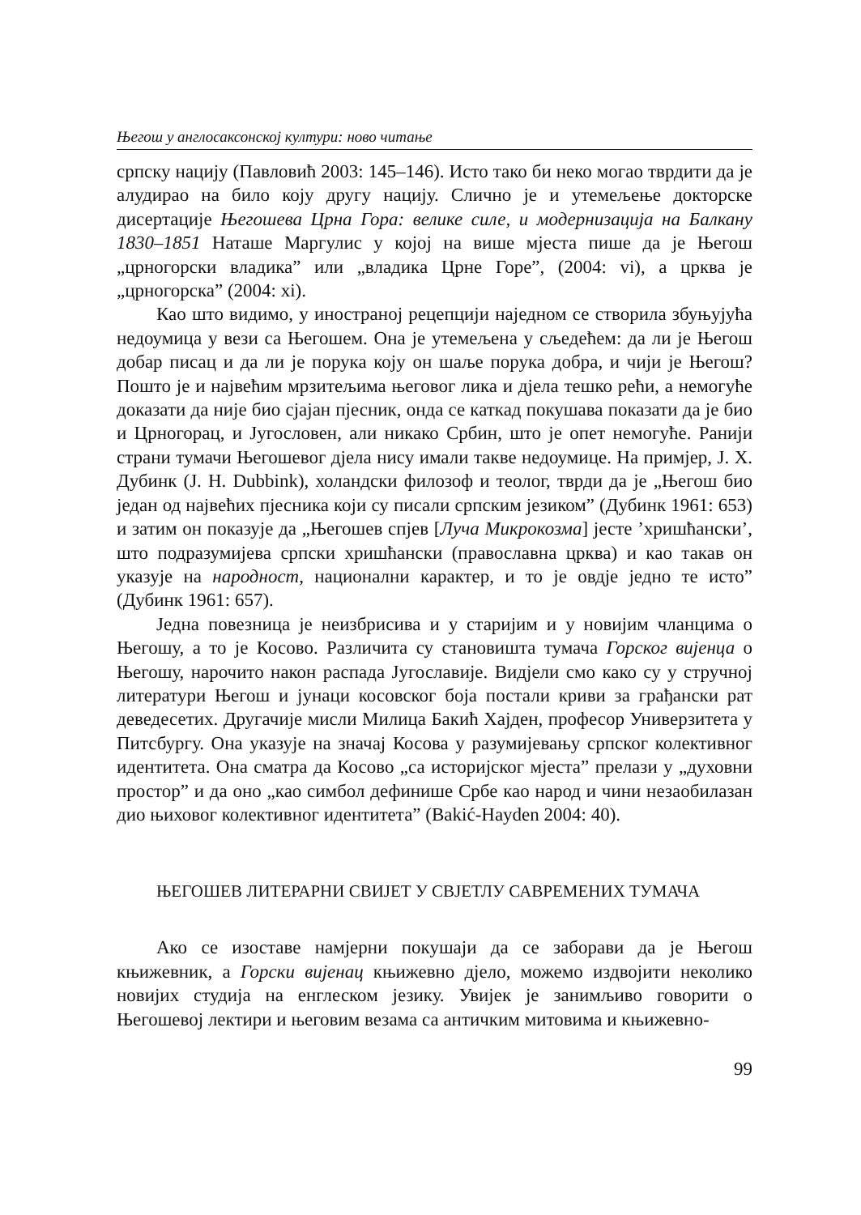Његош у англосаксонској култури: ново читање
српску нацију (Павловић 2003: 145–146). Исто тако би неко могао тврдити да је алудирао на било коју другу нацију. Слично је и утемељење докторске дисертације Његошева Црна Гора: велике силе, и модернизација на Балкану 1830–1851 Наташе Маргулис у којој на више мјеста пише да је Његош „црногорски владика” или „владика Црне Горе”, (2004: vi), а црква је „црногорска” (2004: xi).
Као што видимо, у иностраној рецепцији наједном се створила збуњујућа недоумица у вези са Његошем. Она је утемељена у сљедећем: да ли је Његош добар писац и да ли је порука коју он шаље порука добра, и чији је Његош? Пошто је и највећим мрзитељима његовог лика и дјела тешко рећи, а немогуће доказати да није био сјајан пјесник, онда се каткад покушава показати да је био и Црногорац, и Југословен, али никако Србин, што је опет немогуће. Ранији страни тумачи Његошевог дјела нису имали такве недоумице. На примјер, J. Х. Дубинк (J. H. Dubbink), холандски филозоф и теолог, тврди да је „Његош био један од највећих пјесника који су писали српским језиком” (Дубинк 1961: 653) и затим он показује да „Његошев спјев [Луча Микрокозма] јесте ’хришћански’, што подразумијева српски хришћански (православна црква) и као такав он указује на народност, национални карактер, и то је овдје једно те исто” (Дубинк 1961: 657).
Једна повезница је неизбрисива и у старијим и у новијим чланцима о Његошу, а то је Косово. Различита су становишта тумача Горског вијенца о Његошу, нарочито након распада Југославије. Видјели смо како су у стручној литератури Његош и јунаци косовског боја постали криви за грађански рат деведесетих. Другачије мисли Милица Бакић Хајден, професор Универзитета у Питсбургу. Она указује на значај Косова у разумијевању српског колективног идентитета. Она сматра да Косово „са историјског мјеста” прелази у „духовни простор” и да оно „као симбол дефинише Србе као народ и чини незаобилазан дио њиховог колективног идентитета” (Bakić-Hayden 2004: 40).
ЊЕГОШЕВ ЛИТЕРАРНИ СВИЈЕТ У СВЈЕТЛУ САВРЕМЕНИХ ТУМАЧА
Ако се изоставе намјерни покушаји да се заборави да је Његош књижевник, а Горски вијенац књижевно дјело, можемо издвојити неколико новијих студија на енглеском језику. Увијек је занимљиво говорити о Његошевој лектири и његовим везама са античким митовима и књижевно-
99